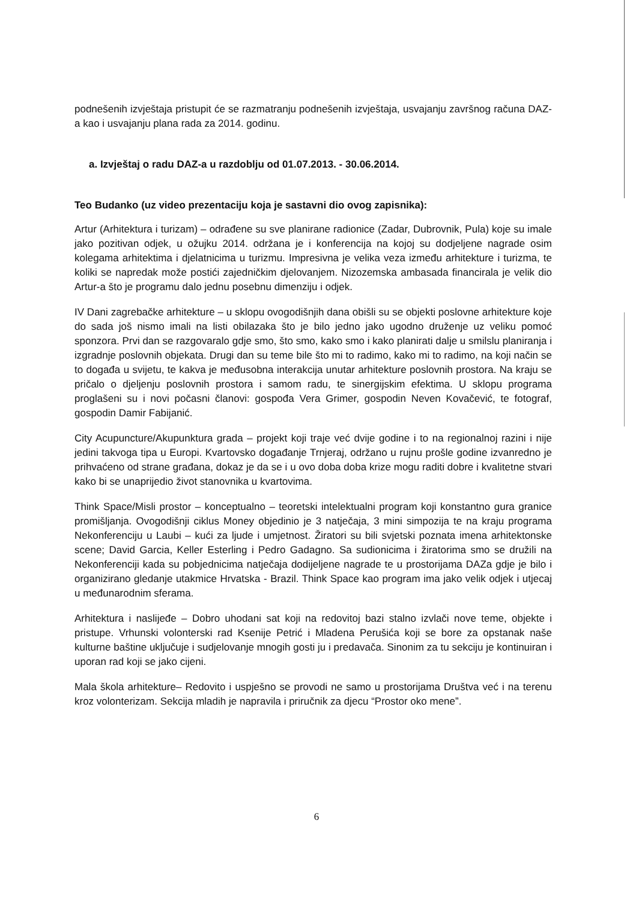podnešenih izvještaja pristupit će se razmatranju podnešenih izvještaja, usvajanju završnog računa DAZ-a kao i usvajanju plana rada za 2014. godinu.
a. Izvještaj o radu DAZ-a u razdoblju od 01.07.2013. - 30.06.2014.
Teo Budanko (uz video prezentaciju koja je sastavni dio ovog zapisnika):
Artur (Arhitektura i turizam) – odrađene su sve planirane radionice (Zadar, Dubrovnik, Pula) koje su imale jako pozitivan odjek, u ožujku 2014. održana je i konferencija na kojoj su dodjeljene nagrade osim kolegama arhitektima i djelatnicima u turizmu. Impresivna je velika veza između arhitekture i turizma, te koliki se napredak može postići zajedničkim djelovanjem. Nizozemska ambasada financirala je velik dio Artur-a što je programu dalo jednu posebnu dimenziju i odjek.
IV Dani zagrebačke arhitekture – u sklopu ovogodišnjih dana obišli su se objekti poslovne arhitekture koje do sada još nismo imali na listi obilazaka što je bilo jedno jako ugodno druženje uz veliku pomoć sponzora. Prvi dan se razgovaralo gdje smo, što smo, kako smo i kako planirati dalje u smilslu planiranja i izgradnje poslovnih objekata. Drugi dan su teme bile što mi to radimo, kako mi to radimo, na koji način se to događa u svijetu, te kakva je međusobna interakcija unutar arhitekture poslovnih prostora. Na kraju se pričalo o djeljenju poslovnih prostora i samom radu, te sinergijskim efektima. U sklopu programa proglašeni su i novi počasni članovi: gospođa Vera Grimer, gospodin Neven Kovačević, te fotograf, gospodin Damir Fabijanić.
City Acupuncture/Akupunktura grada – projekt koji traje već dvije godine i to na regionalnoj razini i nije jedini takvoga tipa u Europi. Kvartovsko događanje Trnjeraj, održano u rujnu prošle godine izvanredno je prihvaćeno od strane građana, dokaz je da se i u ovo doba doba krize mogu raditi dobre i kvalitetne stvari kako bi se unaprijedio život stanovnika u kvartovima.
Think Space/Misli prostor – konceptualno – teoretski intelektualni program koji konstantno gura granice promišljanja. Ovogodišnji ciklus Money objedinio je 3 natječaja, 3 mini simpozija te na kraju programa Nekonferenciju u Laubi – kući za ljude i umjetnost. Žiratori su bili svjetski poznata imena arhitektonske scene; David Garcia, Keller Esterling i Pedro Gadagno. Sa sudionicima i žiratorima smo se družili na Nekonferenciji kada su pobjednicima natječaja dodijeljene nagrade te u prostorijama DAZa gdje je bilo i organizirano gledanje utakmice Hrvatska - Brazil. Think Space kao program ima jako velik odjek i utjecaj u međunarodnim sferama.
Arhitektura i naslijeđe – Dobro uhodani sat koji na redovitoj bazi stalno izvlači nove teme, objekte i pristupe. Vrhunski volonterski rad Ksenije Petrić i Mladena Perušića koji se bore za opstanak naše kulturne baštine uključuje i sudjelovanje mnogih gosti ju i predavača. Sinonim za tu sekciju je kontinuiran i uporan rad koji se jako cijeni.
Mala škola arhitekture– Redovito i uspješno se provodi ne samo u prostorijama Društva već i na terenu kroz volonterizam. Sekcija mladih je napravila i priručnik za djecu “Prostor oko mene”.
6